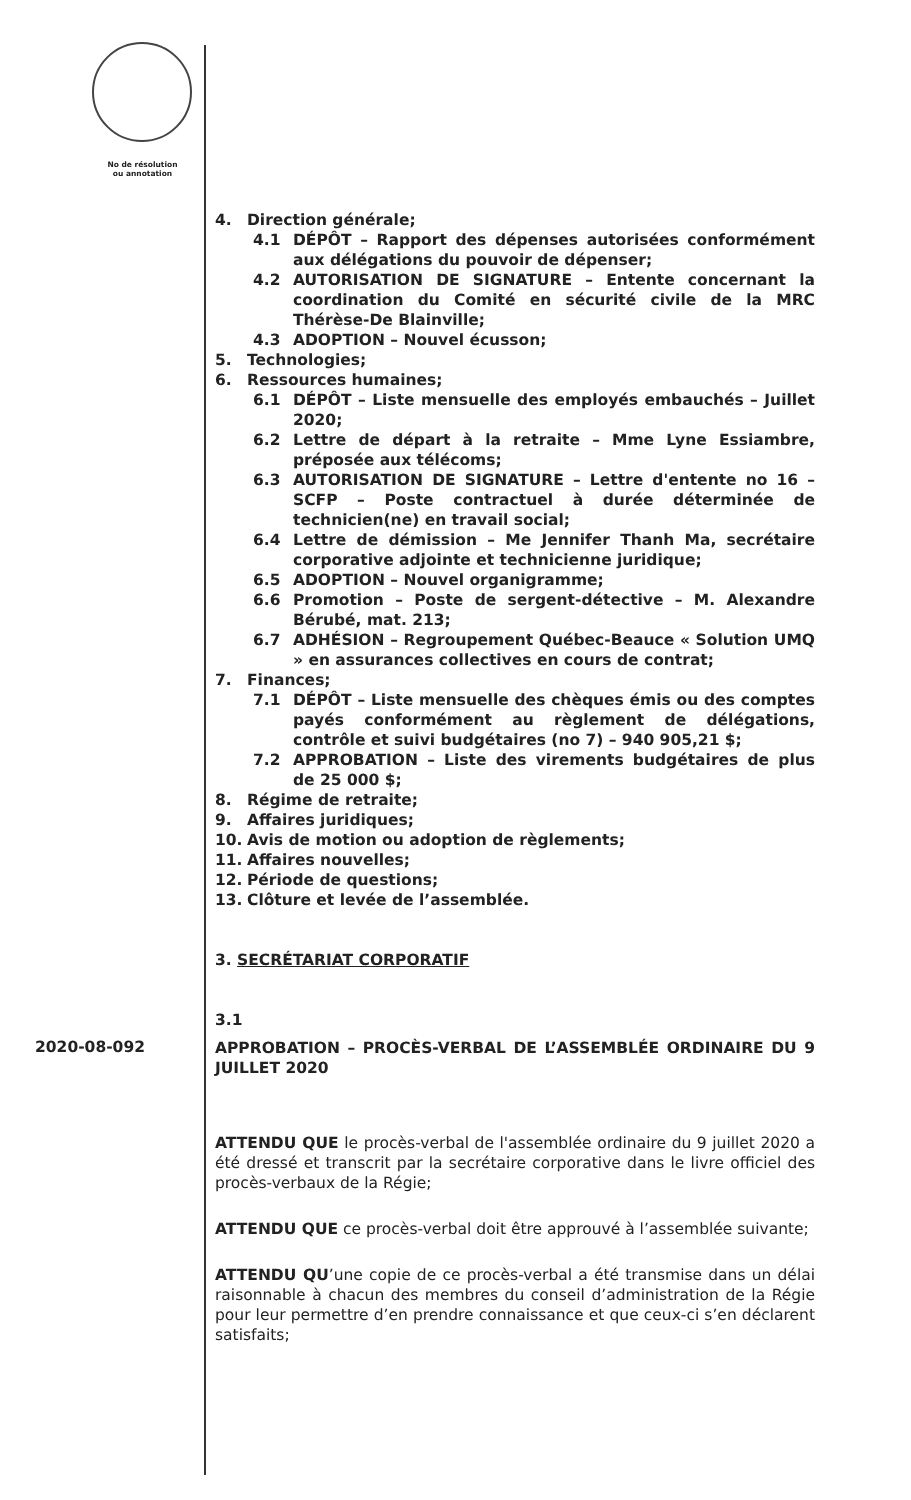No de résolution
ou annotation
4. Direction générale;
4.1 DÉPÔT – Rapport des dépenses autorisées conformément aux délégations du pouvoir de dépenser;
4.2 AUTORISATION DE SIGNATURE – Entente concernant la coordination du Comité en sécurité civile de la MRC Thérèse-De Blainville;
4.3 ADOPTION – Nouvel écusson;
5. Technologies;
6. Ressources humaines;
6.1 DÉPÔT – Liste mensuelle des employés embauchés – Juillet 2020;
6.2 Lettre de départ à la retraite – Mme Lyne Essiambre, préposée aux télécoms;
6.3 AUTORISATION DE SIGNATURE – Lettre d'entente no 16 – SCFP – Poste contractuel à durée déterminée de technicien(ne) en travail social;
6.4 Lettre de démission – Me Jennifer Thanh Ma, secrétaire corporative adjointe et technicienne juridique;
6.5 ADOPTION – Nouvel organigramme;
6.6 Promotion – Poste de sergent-détective – M. Alexandre Bérubé, mat. 213;
6.7 ADHÉSION – Regroupement Québec-Beauce « Solution UMQ » en assurances collectives en cours de contrat;
7. Finances;
7.1 DÉPÔT – Liste mensuelle des chèques émis ou des comptes payés conformément au règlement de délégations, contrôle et suivi budgétaires (no 7) – 940 905,21 $;
7.2 APPROBATION – Liste des virements budgétaires de plus de 25 000 $;
8. Régime de retraite;
9. Affaires juridiques;
10. Avis de motion ou adoption de règlements;
11. Affaires nouvelles;
12. Période de questions;
13. Clôture et levée de l’assemblée.
3. SECRÉTARIAT CORPORATIF
3.1
2020-08-092
APPROBATION – PROCÈS-VERBAL DE L’ASSEMBLÉE ORDINAIRE DU 9 JUILLET 2020
ATTENDU QUE le procès-verbal de l'assemblée ordinaire du 9 juillet 2020 a été dressé et transcrit par la secrétaire corporative dans le livre officiel des procès-verbaux de la Régie;
ATTENDU QUE ce procès-verbal doit être approuvé à l’assemblée suivante;
ATTENDU QU’une copie de ce procès-verbal a été transmise dans un délai raisonnable à chacun des membres du conseil d’administration de la Régie pour leur permettre d’en prendre connaissance et que ceux-ci s’en déclarent satisfaits;